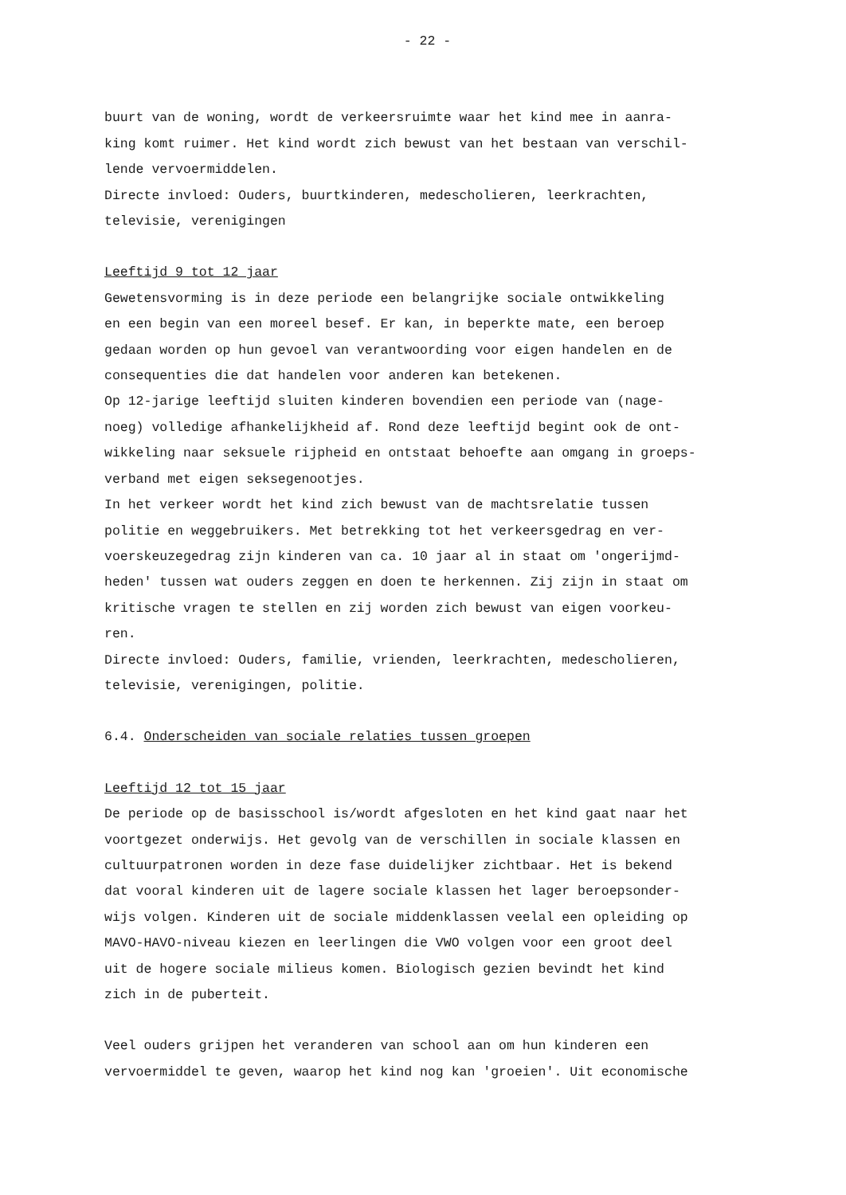- 22 -
buurt van de woning, wordt de verkeersruimte waar het kind mee in aanra-
king komt ruimer. Het kind wordt zich bewust van het bestaan van verschil-
lende vervoermiddelen.
Directe invloed: Ouders, buurtkinderen, medescholieren, leerkrachten,
televisie, verenigingen
Leeftijd 9 tot 12 jaar
Gewetensvorming is in deze periode een belangrijke sociale ontwikkeling
en een begin van een moreel besef. Er kan, in beperkte mate, een beroep
gedaan worden op hun gevoel van verantwoording voor eigen handelen en de
consequenties die dat handelen voor anderen kan betekenen.
Op 12-jarige leeftijd sluiten kinderen bovendien een periode van (nage-
noeg) volledige afhankelijkheid af. Rond deze leeftijd begint ook de ont-
wikkeling naar seksuele rijpheid en ontstaat behoefte aan omgang in groeps-
verband met eigen seksegenootjes.
In het verkeer wordt het kind zich bewust van de machtsrelatie tussen
politie en weggebruikers. Met betrekking tot het verkeersgedrag en ver-
voerskeuzegedrag zijn kinderen van ca. 10 jaar al in staat om 'ongerijmd-
heden' tussen wat ouders zeggen en doen te herkennen. Zij zijn in staat om
kritische vragen te stellen en zij worden zich bewust van eigen voorkeu-
ren.
Directe invloed: Ouders, familie, vrienden, leerkrachten, medescholieren,
televisie, verenigingen, politie.
6.4. Onderscheiden van sociale relaties tussen groepen
Leeftijd 12 tot 15 jaar
De periode op de basisschool is/wordt afgesloten en het kind gaat naar het
voortgezet onderwijs. Het gevolg van de verschillen in sociale klassen en
cultuurpatronen worden in deze fase duidelijker zichtbaar. Het is bekend
dat vooral kinderen uit de lagere sociale klassen het lager beroepsonder-
wijs volgen. Kinderen uit de sociale middenklassen veelal een opleiding op
MAVO-HAVO-niveau kiezen en leerlingen die VWO volgen voor een groot deel
uit de hogere sociale milieus komen. Biologisch gezien bevindt het kind
zich in de puberteit.
Veel ouders grijpen het veranderen van school aan om hun kinderen een
vervoermiddel te geven, waarop het kind nog kan 'groeien'. Uit economische